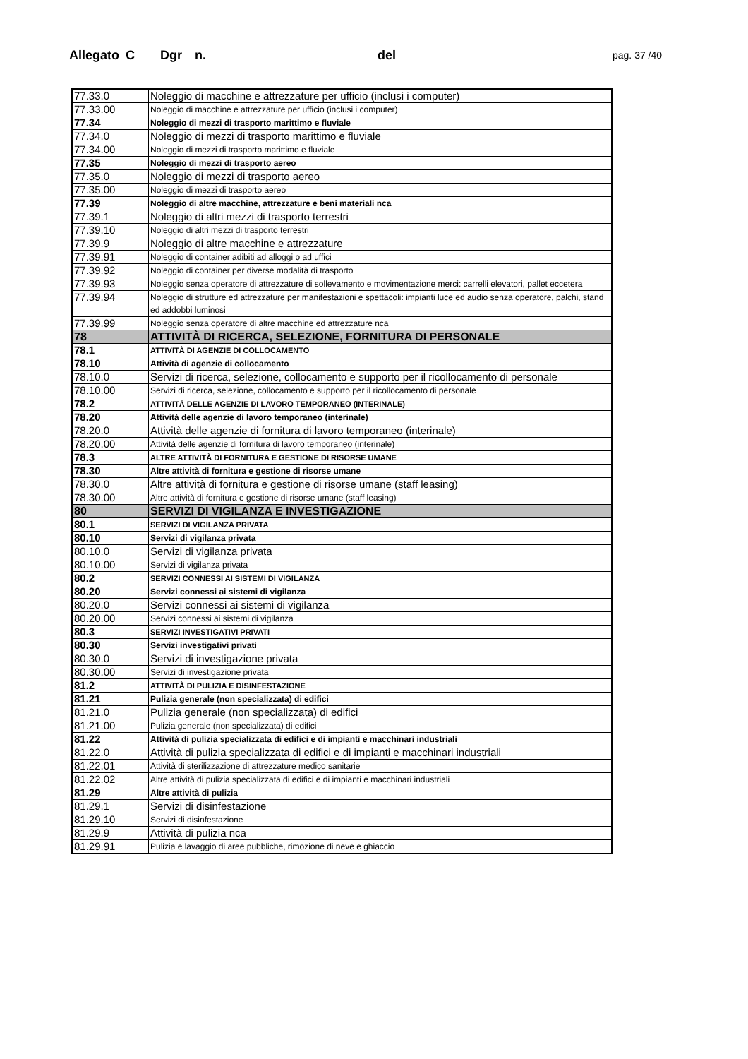Allegato C Dgr n. del pag. 37 /40
| 77.33.0 | Noleggio di macchine e attrezzature per ufficio (inclusi i computer) |
| 77.33.00 | Noleggio di macchine e attrezzature per ufficio (inclusi i computer) |
| 77.34 | Noleggio di mezzi di trasporto marittimo e fluviale |
| 77.34.0 | Noleggio di mezzi di trasporto marittimo e fluviale |
| 77.34.00 | Noleggio di mezzi di trasporto marittimo e fluviale |
| 77.35 | Noleggio di mezzi di trasporto aereo |
| 77.35.0 | Noleggio di mezzi di trasporto aereo |
| 77.35.00 | Noleggio di mezzi di trasporto aereo |
| 77.39 | Noleggio di altre macchine, attrezzature e beni materiali nca |
| 77.39.1 | Noleggio di altri mezzi di trasporto terrestri |
| 77.39.10 | Noleggio di altri mezzi di trasporto terrestri |
| 77.39.9 | Noleggio di altre macchine e attrezzature |
| 77.39.91 | Noleggio di container adibiti ad alloggi o ad uffici |
| 77.39.92 | Noleggio di container per diverse modalità di trasporto |
| 77.39.93 | Noleggio senza operatore di attrezzature di sollevamento e movimentazione merci: carrelli elevatori, pallet eccetera |
| 77.39.94 | Noleggio di strutture ed attrezzature per manifestazioni e spettacoli: impianti luce ed audio senza operatore, palchi, stand ed addobbi luminosi |
| 77.39.99 | Noleggio senza operatore di altre macchine ed attrezzature nca |
| 78 | ATTIVITÀ DI RICERCA, SELEZIONE, FORNITURA DI PERSONALE |
| 78.1 | ATTIVITÀ DI AGENZIE DI COLLOCAMENTO |
| 78.10 | Attività di agenzie di collocamento |
| 78.10.0 | Servizi di ricerca, selezione, collocamento e supporto per il ricollocamento di personale |
| 78.10.00 | Servizi di ricerca, selezione, collocamento e supporto per il ricollocamento di personale |
| 78.2 | ATTIVITÀ DELLE AGENZIE DI LAVORO TEMPORANEO (INTERINALE) |
| 78.20 | Attività delle agenzie di lavoro temporaneo (interinale) |
| 78.20.0 | Attività delle agenzie di fornitura di lavoro temporaneo (interinale) |
| 78.20.00 | Attività delle agenzie di fornitura di lavoro temporaneo (interinale) |
| 78.3 | ALTRE ATTIVITÀ DI FORNITURA E GESTIONE DI RISORSE UMANE |
| 78.30 | Altre attività di fornitura e gestione di risorse umane |
| 78.30.0 | Altre attività di fornitura e gestione di risorse umane (staff leasing) |
| 78.30.00 | Altre attività di fornitura e gestione di risorse umane (staff leasing) |
| 80 | SERVIZI DI VIGILANZA E INVESTIGAZIONE |
| 80.1 | SERVIZI DI VIGILANZA PRIVATA |
| 80.10 | Servizi di vigilanza privata |
| 80.10.0 | Servizi di vigilanza privata |
| 80.10.00 | Servizi di vigilanza privata |
| 80.2 | SERVIZI CONNESSI AI SISTEMI DI VIGILANZA |
| 80.20 | Servizi connessi ai sistemi di vigilanza |
| 80.20.0 | Servizi connessi ai sistemi di vigilanza |
| 80.20.00 | Servizi connessi ai sistemi di vigilanza |
| 80.3 | SERVIZI INVESTIGATIVI PRIVATI |
| 80.30 | Servizi investigativi privati |
| 80.30.0 | Servizi di investigazione privata |
| 80.30.00 | Servizi di investigazione privata |
| 81.2 | ATTIVITÀ DI PULIZIA E DISINFESTAZIONE |
| 81.21 | Pulizia generale (non specializzata) di edifici |
| 81.21.0 | Pulizia generale (non specializzata) di edifici |
| 81.21.00 | Pulizia generale (non specializzata) di edifici |
| 81.22 | Attività di pulizia specializzata di edifici e di impianti e macchinari industriali |
| 81.22.0 | Attività di pulizia specializzata di edifici e di impianti e macchinari industriali |
| 81.22.01 | Attività di sterilizzazione di attrezzature medico sanitarie |
| 81.22.02 | Altre attività di pulizia specializzata di edifici e di impianti e macchinari industriali |
| 81.29 | Altre attività di pulizia |
| 81.29.1 | Servizi di disinfestazione |
| 81.29.10 | Servizi di disinfestazione |
| 81.29.9 | Attività di pulizia nca |
| 81.29.91 | Pulizia e lavaggio di aree pubbliche, rimozione di neve e ghiaccio |